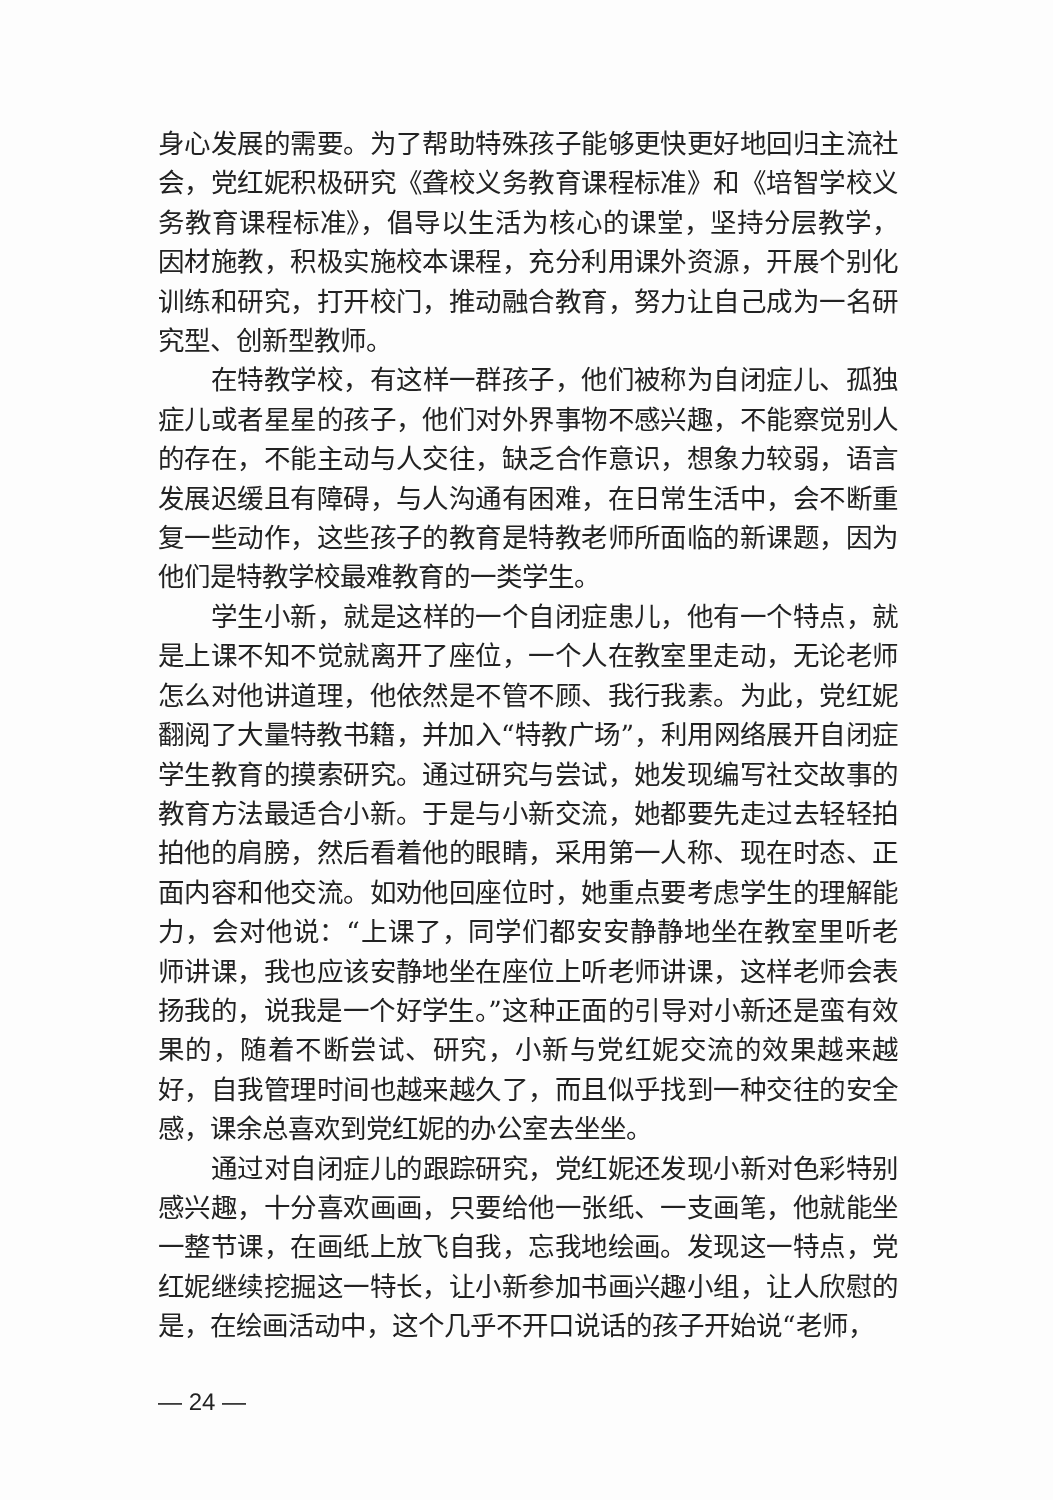身心发展的需要。为了帮助特殊孩子能够更快更好地回归主流社会，党红妮积极研究《聋校义务教育课程标准》和《培智学校义务教育课程标准》，倡导以生活为核心的课堂，坚持分层教学，因材施教，积极实施校本课程，充分利用课外资源，开展个别化训练和研究，打开校门，推动融合教育，努力让自己成为一名研究型、创新型教师。
在特教学校，有这样一群孩子，他们被称为自闭症儿、孤独症儿或者星星的孩子，他们对外界事物不感兴趣，不能察觉别人的存在，不能主动与人交往，缺乏合作意识，想象力较弱，语言发展迟缓且有障碍，与人沟通有困难，在日常生活中，会不断重复一些动作，这些孩子的教育是特教老师所面临的新课题，因为他们是特教学校最难教育的一类学生。
学生小新，就是这样的一个自闭症患儿，他有一个特点，就是上课不知不觉就离开了座位，一个人在教室里走动，无论老师怎么对他讲道理，他依然是不管不顾、我行我素。为此，党红妮翻阅了大量特教书籍，并加入“特教广场”，利用网络展开自闭症学生教育的摸索研究。通过研究与尝试，她发现编写社交故事的教育方法最适合小新。于是与小新交流，她都要先走过去轻轻拍拍他的肩膀，然后看着他的眼睛，采用第一人称、现在时态、正面内容和他交流。如劝他回座位时，她重点要考虑学生的理解能力，会对他说：“上课了，同学们都安安静静地坐在教室里听老师讲课，我也应该安静地坐在座位上听老师讲课，这样老师会表扬我的，说我是一个好学生。”这种正面的引导对小新还是蛮有效果的，随着不断尝试、研究，小新与党红妮交流的效果越来越好，自我管理时间也越来越久了，而且似乎找到一种交往的安全感，课余总喜欢到党红妮的办公室去坐坐。
通过对自闭症儿的跟踪研究，党红妮还发现小新对色彩特别感兴趣，十分喜欢画画，只要给他一张纸、一支画笔，他就能坐一整节课，在画纸上放飞自我，忘我地绘画。发现这一特点，党红妮继续挖掘这一特长，让小新参加书画兴趣小组，让人欣慰的是，在绘画活动中，这个几乎不开口说话的孩子开始说“老师，
— 24 —